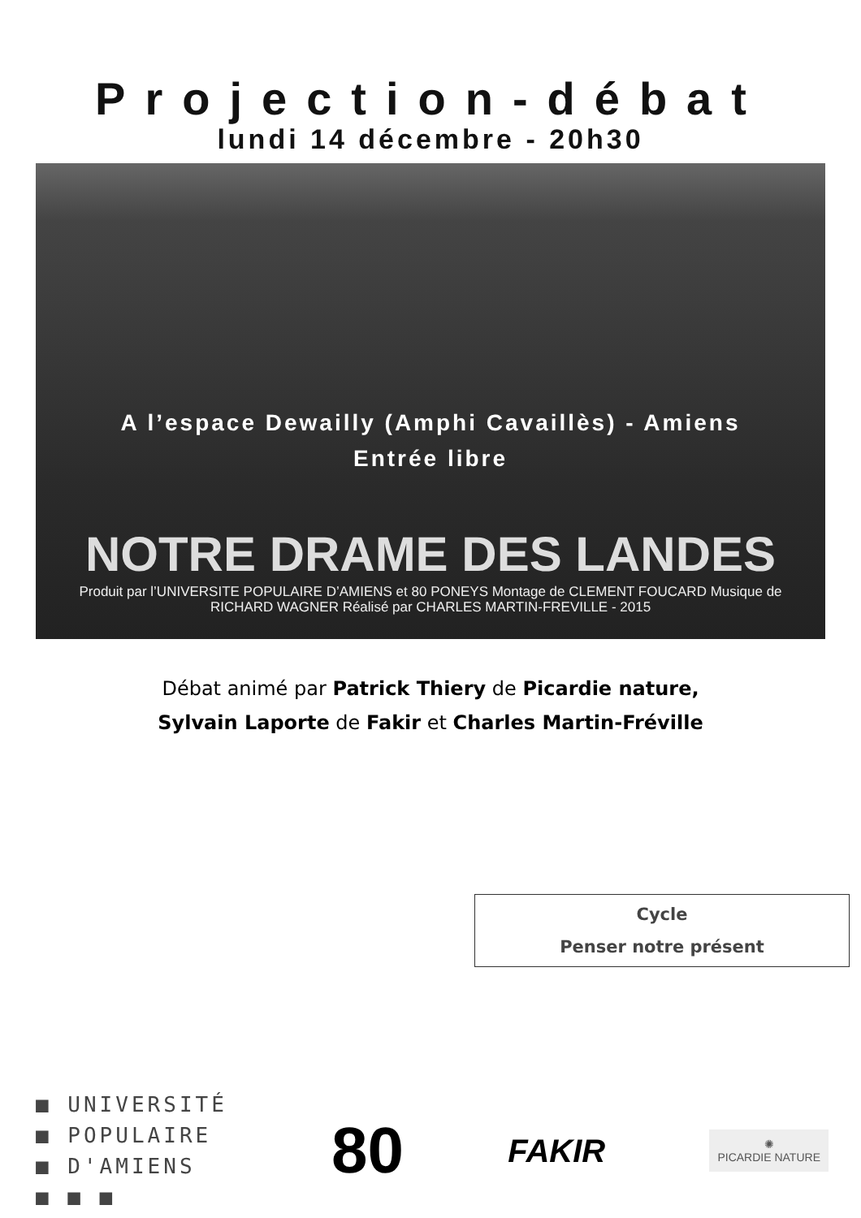Projection-débat
lundi 14 décembre - 20h30
A l’espace Dewailly (Amphi Cavaillès) - Amiens
Entrée libre
NOTRE DRAME DES LANDES
Produit par l’UNIVERSITE POPULAIRE D’AMIENS et 80 PONEYS Montage de CLEMENT FOUCARD Musique de RICHARD WAGNER Réalisé par CHARLES MARTIN-FREVILLE - 2015
Débat animé par Patrick Thiery de Picardie nature,
Sylvain Laporte de Fakir et Charles Martin-Fréville
Cycle
Penser notre présent
■ UNIVERSITÉ
■ POPULAIRE
■ D'AMIENS
■ ■ ■
80
FAKIR
✺
PICARDIE NATURE